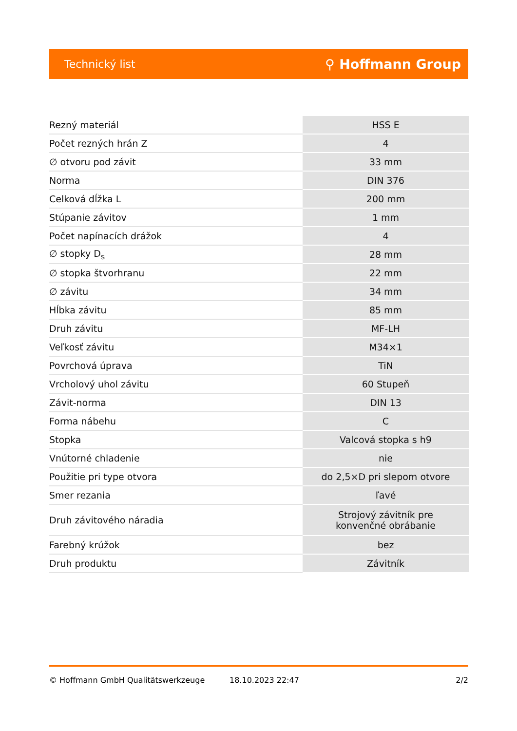Technický list ⚲ Hoffmann Group
| Rezný materiál | HSS E |
| Počet rezných hrán Z | 4 |
| ∅ otvoru pod závit | 33 mm |
| Norma | DIN 376 |
| Celková dĺžka L | 200 mm |
| Stúpanie závitov | 1 mm |
| Počet napínacích drážok | 4 |
| ∅ stopky D<sub>s</sub> | 28 mm |
| ∅ stopka štvorhranu | 22 mm |
| ∅ závitu | 34 mm |
| Hĺbka závitu | 85 mm |
| Druh závitu | MF-LH |
| Veľkosť závitu | M34×1 |
| Povrchová úprava | TiN |
| Vrcholový uhol závitu | 60 Stupeň |
| Závit-norma | DIN 13 |
| Forma nábehu | C |
| Stopka | Valcová stopka s h9 |
| Vnútorné chladenie | nie |
| Použitie pri type otvora | do 2,5×D pri slepom otvore |
| Smer rezania | ľavé |
| Druh závitového náradia | Strojový závitník pre konvenčné obrábanie |
| Farebný krúžok | bez |
| Druh produktu | Závitník |
© Hoffmann GmbH Qualitätswerkzeuge 18.10.2023 22:47 2/2